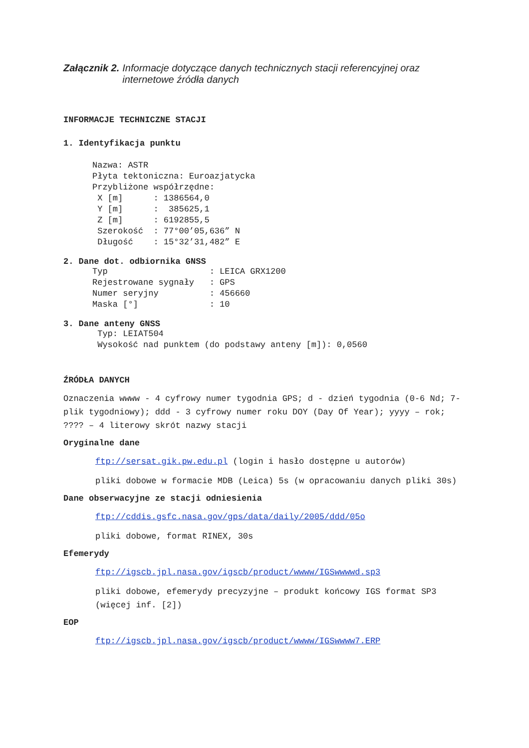Załącznik 2. Informacje dotyczące danych technicznych stacji referencyjnej oraz internetowe źródła danych
INFORMACJE TECHNICZNE STACJI
1. Identyfikacja punktu
Nazwa: ASTR
Płyta tektoniczna: Euroazjatycka
Przybliżone współrzędne:
 X [m]      : 1386564,0
 Y [m]      :  385625,1
 Z [m]      : 6192855,5
 Szerokość  : 77°00’05,636” N
 Długość    : 15°32’31,482” E
2. Dane dot. odbiornika GNSS
Typ                    : LEICA GRX1200
Rejestrowane sygnały   : GPS
Numer seryjny          : 456660
Maska [°]              : 10
3. Dane anteny GNSS
 Typ: LEIAT504
 Wysokość nad punktem (do podstawy anteny [m]): 0,0560
ŹRÓDŁA DANYCH
Oznaczenia wwww - 4 cyfrowy numer tygodnia GPS; d - dzień tygodnia (0-6 Nd; 7-plik tygodniowy); ddd - 3 cyfrowy numer roku DOY (Day Of Year); yyyy – rok; ???? – 4 literowy skrót nazwy stacji
Oryginalne dane
ftp://sersat.gik.pw.edu.pl (login i hasło dostępne u autorów)
pliki dobowe w formacie MDB (Leica) 5s (w opracowaniu danych pliki 30s)
Dane obserwacyjne ze stacji odniesienia
ftp://cddis.gsfc.nasa.gov/gps/data/daily/2005/ddd/05o
pliki dobowe, format RINEX, 30s
Efemerydy
ftp://igscb.jpl.nasa.gov/igscb/product/wwww/IGSwwwwd.sp3
pliki dobowe, efemerydy precyzyjne – produkt końcowy IGS format SP3 (więcej inf. [2])
EOP
ftp://igscb.jpl.nasa.gov/igscb/product/wwww/IGSwwww7.ERP